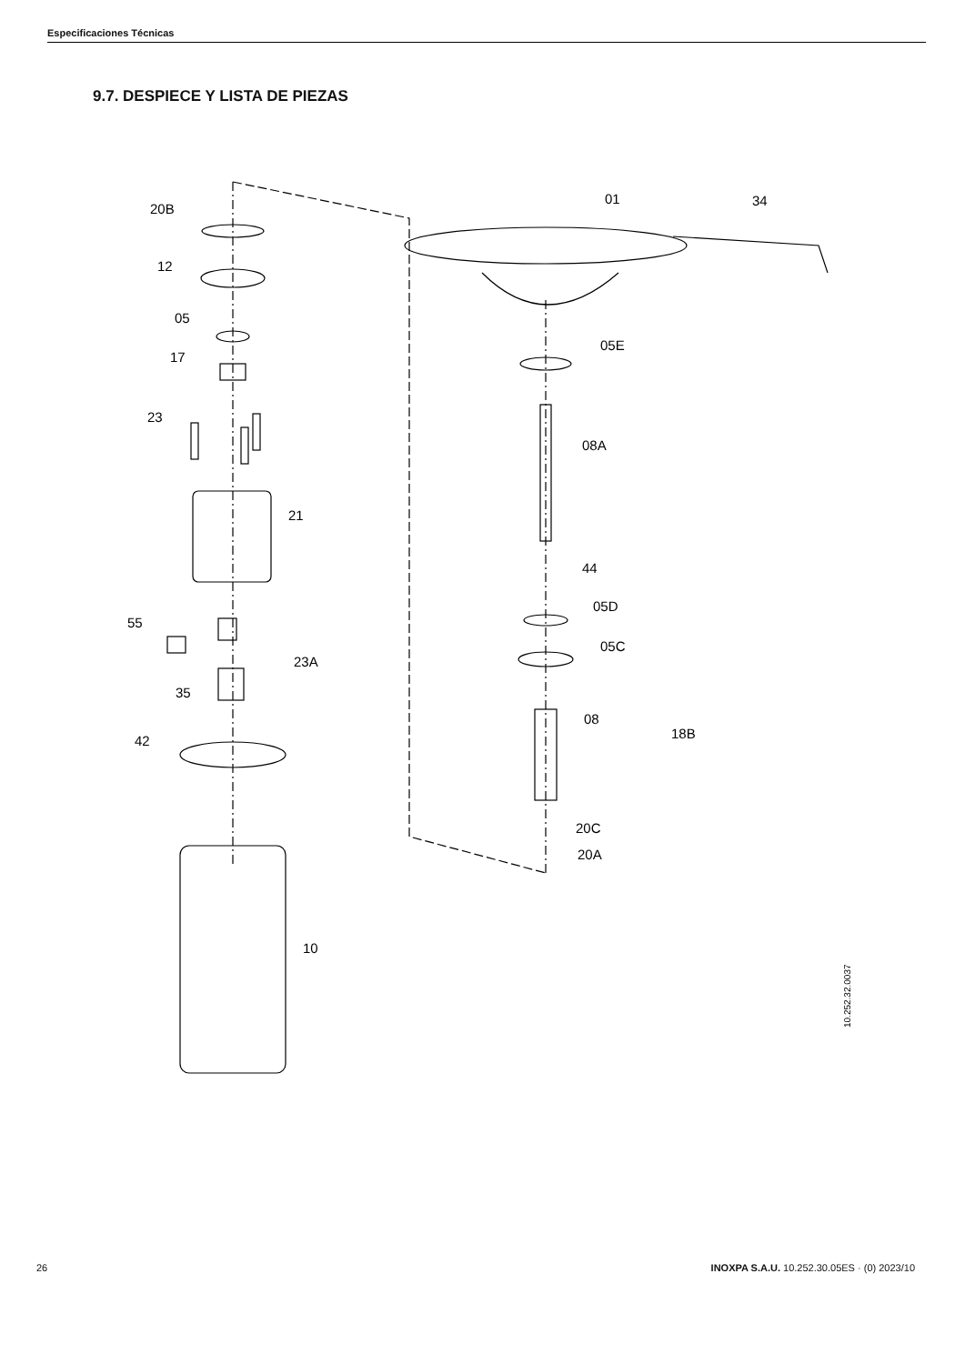Especificaciones Técnicas
9.7. DESPIECE Y LISTA DE PIEZAS
20B
12
05
17
23
21
55
23A
35
42
10
01
34
05E
08A
44
05D
05C
08
18B
20C
20A
10.252.32.0037
26 INOXPA S.A.U. 10.252.30.05ES · (0) 2023/10